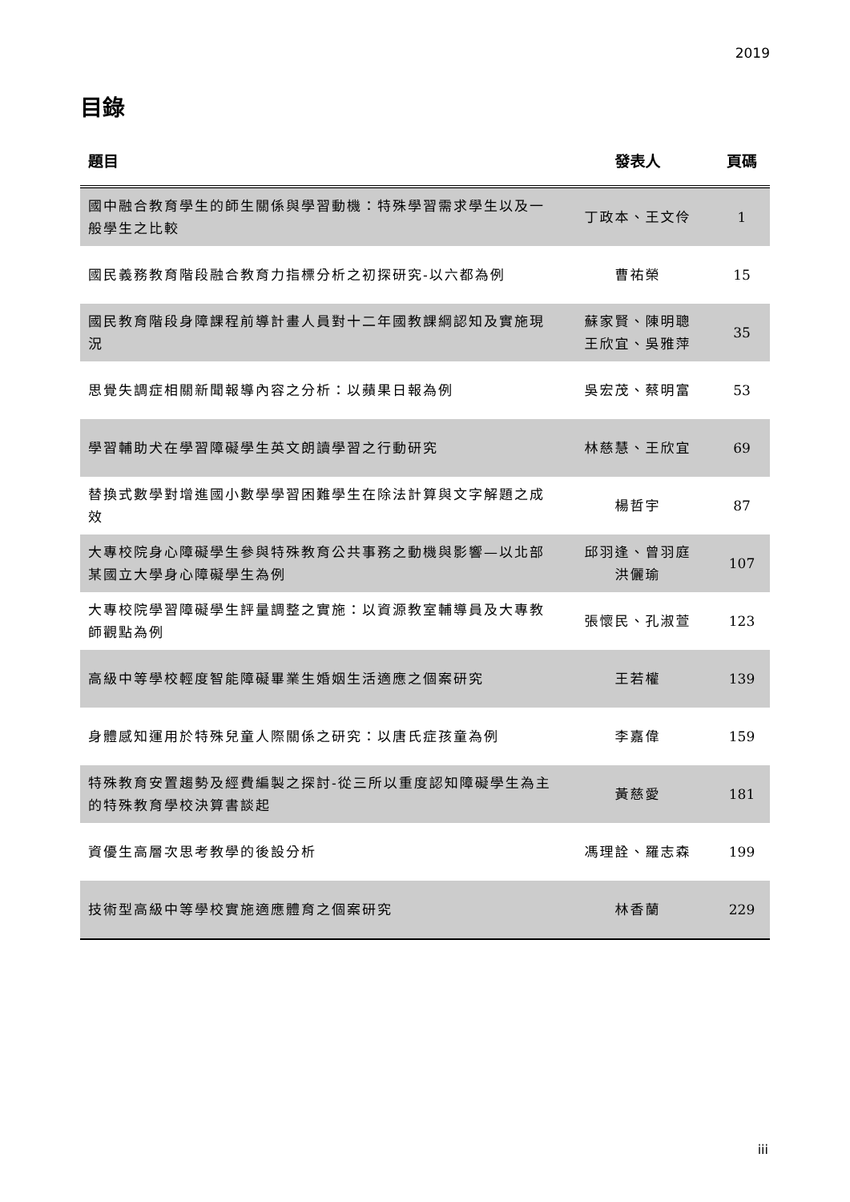2019
目錄
| 題目 | 發表人 | 頁碼 |
| --- | --- | --- |
| 國中融合教育學生的師生關係與學習動機：特殊學習需求學生以及一般學生之比較 | 丁政本、王文伶 | 1 |
| 國民義務教育階段融合教育力指標分析之初探研究-以六都為例 | 曹祐榮 | 15 |
| 國民教育階段身障課程前導計畫人員對十二年國教課綱認知及實施現況 | 蘇家賢、陳明聰 王欣宜、吳雅萍 | 35 |
| 思覺失調症相關新聞報導內容之分析：以蘋果日報為例 | 吳宏茂、蔡明富 | 53 |
| 學習輔助犬在學習障礙學生英文朗讀學習之行動研究 | 林慈慧、王欣宜 | 69 |
| 替換式數學對增進國小數學學習困難學生在除法計算與文字解題之成效 | 楊哲宇 | 87 |
| 大專校院身心障礙學生參與特殊教育公共事務之動機與影響—以北部某國立大學身心障礙學生為例 | 邱羽逢、曾羽庭 洪儷瑜 | 107 |
| 大專校院學習障礙學生評量調整之實施：以資源教室輔導員及大專教師觀點為例 | 張懷民、孔淑萱 | 123 |
| 高級中等學校輕度智能障礙畢業生婚姻生活適應之個案研究 | 王若權 | 139 |
| 身體感知運用於特殊兒童人際關係之研究：以唐氏症孩童為例 | 李嘉偉 | 159 |
| 特殊教育安置趨勢及經費編製之探討-從三所以重度認知障礙學生為主的特殊教育學校決算書談起 | 黃慈愛 | 181 |
| 資優生高層次思考教學的後設分析 | 馮理詮、羅志森 | 199 |
| 技術型高級中等學校實施適應體育之個案研究 | 林香蘭 | 229 |
iii